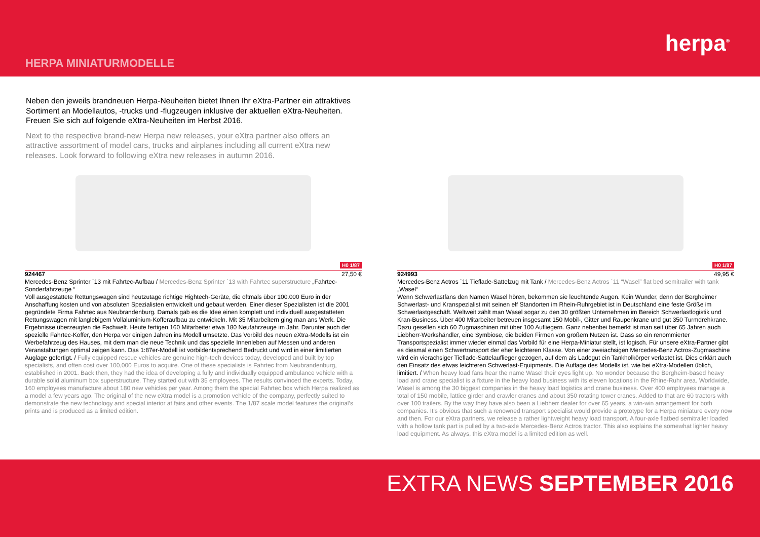HERPA MINIATURMODELLE
herpa<sup>®</sup>
Neben den jeweils brandneuen Herpa-Neuheiten bietet Ihnen Ihr eXtra-Partner ein attraktives Sortiment an Modellautos, -trucks und -flugzeugen inklusive der aktuellen eXtra-Neuheiten. Freuen Sie sich auf folgende eXtra-Neuheiten im Herbst 2016.
Next to the respective brand-new Herpa new releases, your eXtra partner also offers an attractive assortment of model cars, trucks and airplanes including all current eXtra new releases. Look forward to following eXtra new releases in autumn 2016.
H0 1/87
924467 27,50 €
Mercedes-Benz Sprinter ´13 mit Fahrtec-Aufbau / Mercedes-Benz Sprinter ´13 with Fahrtec superstructure „Fahrtec-Sonderfahrzeuge “
Voll ausgestattete Rettungswagen sind heutzutage richtige Hightech-Geräte, die oftmals über 100.000 Euro in der Anschaffung kosten und von absoluten Spezialisten entwickelt und gebaut werden. Einer dieser Spezialisten ist die 2001 gegründete Firma Fahrtec aus Neubrandenburg. Damals gab es die Idee einen komplett und individuell ausgestatteten Rettungswagen mit langlebigem Vollaluminium-Kofferaufbau zu entwickeln. Mit 35 Mitarbeitern ging man ans Werk. Die Ergebnisse überzeugten die Fachwelt. Heute fertigen 160 Mitarbeiter etwa 180 Neufahrzeuge im Jahr. Darunter auch der spezielle Fahrtec-Koffer, den Herpa vor einigen Jahren ins Modell umsetzte. Das Vorbild des neuen eXtra-Modells ist ein Werbefahrzeug des Hauses, mit dem man die neue Technik und das spezielle Innenleben auf Messen und anderen Veranstaltungen optimal zeigen kann. Das 1:87er-Modell ist vorbildentsprechend Bedruckt und wird in einer limitierten Auglage gefertigt. / Fully equipped rescue vehicles are genuine high-tech devices today, developed and built by top specialists, and often cost over 100,000 Euros to acquire. One of these specialists is Fahrtec from Neubrandenburg, established in 2001. Back then, they had the idea of developing a fully and individually equipped ambulance vehicle with a durable solid aluminum box superstructure. They started out with 35 employees. The results convinced the experts. Today, 160 employees manufacture about 180 new vehicles per year. Among them the special Fahrtec box which Herpa realized as a model a few years ago. The original of the new eXtra model is a promotion vehicle of the company, perfectly suited to demonstrate the new technology and special interior at fairs and other events. The 1/87 scale model features the original’s prints and is produced as a limited edition.
H0 1/87
924993 49,95 €
Mercedes-Benz Actros `11 Tieflade-Sattelzug mit Tank / Mercedes-Benz Actros `11 “Wasel” flat bed semitrailer with tank „Wasel“
Wenn Schwerlastfans den Namen Wasel hören, bekommen sie leuchtende Augen. Kein Wunder, denn der Bergheimer Schwerlast- und Kranspezialist mit seinen elf Standorten im Rhein-Ruhrgebiet ist in Deutschland eine feste Größe im Schwerlastgeschäft. Weltweit zählt man Wasel sogar zu den 30 größten Unternehmen im Bereich Schwerlastlogistik und Kran-Business. Über 400 Mitarbeiter betreuen insgesamt 150 Mobil-, Gitter und Raupenkrane und gut 350 Turmdrehkrane. Dazu gesellen sich 60 Zugmaschinen mit über 100 Aufliegern. Ganz nebenbei bemerkt ist man seit über 65 Jahren auch Liebherr-Werkshändler, eine Symbiose, die beiden Firmen von großem Nutzen ist. Dass so ein renommierter Transportspezialist immer wieder einmal das Vorbild für eine Herpa-Miniatur stellt, ist logisch. Für unsere eXtra-Partner gibt es diesmal einen Schwertransport der eher leichteren Klasse. Von einer zweiachsigen Mercedes-Benz Actros-Zugmaschine wird ein vierachsiger Tieflade-Sattelauflieger gezogen, auf dem als Ladegut ein Tankholkörper verlastet ist. Dies erklärt auch den Einsatz des etwas leichteren Schwerlast-Equipments. Die Auflage des Modells ist, wie bei eXtra-Modellen üblich, limitiert. / When heavy load fans hear the name Wasel their eyes light up. No wonder because the Bergheim-based heavy load and crane specialist is a fixture in the heavy load business with its eleven locations in the Rhine-Ruhr area. Worldwide, Wasel is among the 30 biggest companies in the heavy load logistics and crane business. Over 400 employees manage a total of 150 mobile, lattice girder and crawler cranes and about 350 rotating tower cranes. Added to that are 60 tractors with over 100 trailers. By the way they have also been a Liebherr dealer for over 65 years, a win-win arrangement for both companies. It’s obvious that such a renowned transport specialist would provide a prototype for a Herpa miniature every now and then. For our eXtra partners, we release a rather lightweight heavy load transport. A four-axle flatbed semitrailer loaded with a hollow tank part is pulled by a two-axle Mercedes-Benz Actros tractor. This also explains the somewhat lighter heavy load equipment. As always, this eXtra model is a limited edition as well.
EXTRA NEWS SEPTEMBER 2016